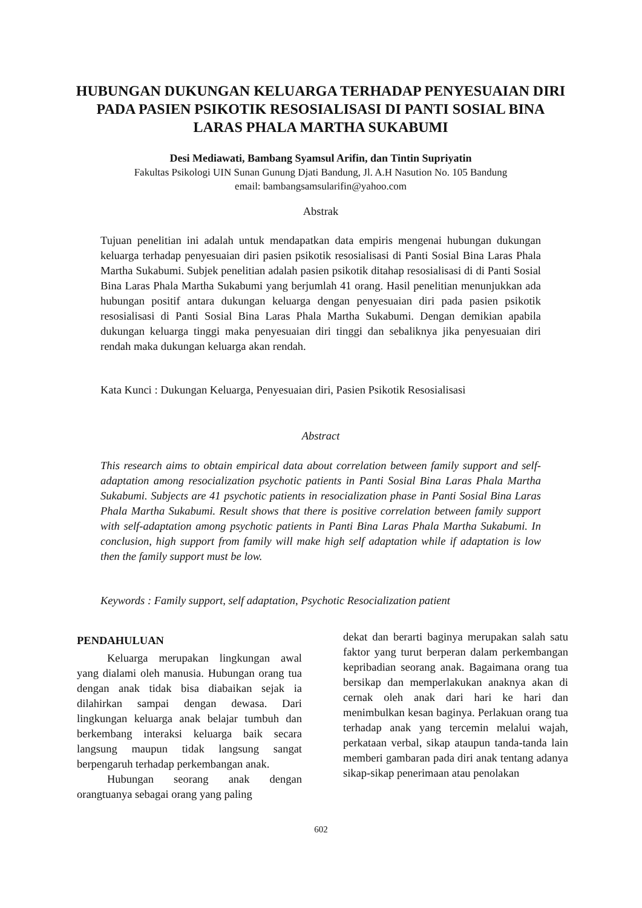HUBUNGAN DUKUNGAN KELUARGA TERHADAP PENYESUAIAN DIRI PADA PASIEN PSIKOTIK RESOSIALISASI DI PANTI SOSIAL BINA LARAS PHALA MARTHA SUKABUMI
Desi Mediawati, Bambang Syamsul Arifin, dan Tintin Supriyatin
Fakultas Psikologi UIN Sunan Gunung Djati Bandung, Jl. A.H Nasution No. 105 Bandung
email: bambangsamsularifin@yahoo.com
Abstrak
Tujuan penelitian ini adalah untuk mendapatkan data empiris mengenai hubungan dukungan keluarga terhadap penyesuaian diri pasien psikotik resosialisasi di Panti Sosial Bina Laras Phala Martha Sukabumi. Subjek penelitian adalah pasien psikotik ditahap resosialisasi di di Panti Sosial Bina Laras Phala Martha Sukabumi yang berjumlah 41 orang. Hasil penelitian menunjukkan ada hubungan positif antara dukungan keluarga dengan penyesuaian diri pada pasien psikotik resosialisasi di Panti Sosial Bina Laras Phala Martha Sukabumi. Dengan demikian apabila dukungan keluarga tinggi maka penyesuaian diri tinggi dan sebaliknya jika penyesuaian diri rendah maka dukungan keluarga akan rendah.
Kata Kunci : Dukungan Keluarga, Penyesuaian diri, Pasien Psikotik Resosialisasi
Abstract
This research aims to obtain empirical data about correlation between family support and self-adaptation among resocialization psychotic patients in Panti Sosial Bina Laras Phala Martha Sukabumi. Subjects are 41 psychotic patients in resocialization phase in Panti Sosial Bina Laras Phala Martha Sukabumi. Result shows that there is positive correlation between family support with self-adaptation among psychotic patients in Panti Bina Laras Phala Martha Sukabumi. In conclusion, high support from family will make high self adaptation while if adaptation is low then the family support must be low.
Keywords : Family support, self adaptation, Psychotic Resocialization patient
PENDAHULUAN
Keluarga merupakan lingkungan awal yang dialami oleh manusia. Hubungan orang tua dengan anak tidak bisa diabaikan sejak ia dilahirkan sampai dengan dewasa. Dari lingkungan keluarga anak belajar tumbuh dan berkembang interaksi keluarga baik secara langsung maupun tidak langsung sangat berpengaruh terhadap perkembangan anak.
Hubungan seorang anak dengan orangtuanya sebagai orang yang paling
dekat dan berarti baginya merupakan salah satu faktor yang turut berperan dalam perkembangan kepribadian seorang anak. Bagaimana orang tua bersikap dan memperlakukan anaknya akan di cernak oleh anak dari hari ke hari dan menimbulkan kesan baginya. Perlakuan orang tua terhadap anak yang tercemin melalui wajah, perkataan verbal, sikap ataupun tanda-tanda lain memberi gambaran pada diri anak tentang adanya sikap-sikap penerimaan atau penolakan
602